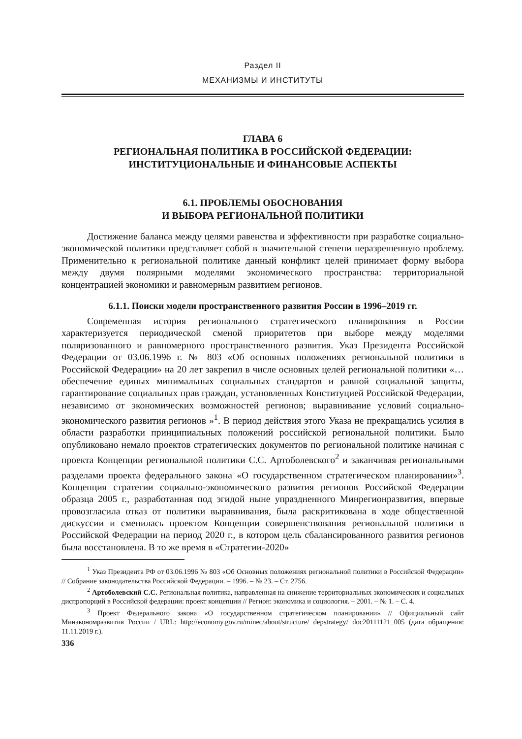Раздел II
МЕХАНИЗМЫ И ИНСТИТУТЫ
ГЛАВА 6
РЕГИОНАЛЬНАЯ ПОЛИТИКА В РОССИЙСКОЙ ФЕДЕРАЦИИ:
ИНСТИТУЦИОНАЛЬНЫЕ И ФИНАНСОВЫЕ АСПЕКТЫ
6.1. ПРОБЛЕМЫ ОБОСНОВАНИЯ
И ВЫБОРА РЕГИОНАЛЬНОЙ ПОЛИТИКИ
Достижение баланса между целями равенства и эффективности при разработке социально-экономической политики представляет собой в значительной степени неразрешенную проблему. Применительно к региональной политике данный конфликт целей принимает форму выбора между двумя полярными моделями экономического пространства: территориальной концентрацией экономики и равномерным развитием регионов.
6.1.1. Поиски модели пространственного развития России в 1996–2019 гг.
Современная история регионального стратегического планирования в России характеризуется периодической сменой приоритетов при выборе между моделями поляризованного и равномерного пространственного развития. Указ Президента Российской Федерации от 03.06.1996 г. № 803 «Об основных положениях региональной политики в Российской Федерации» на 20 лет закрепил в числе основных целей региональной политики «…обеспечение единых минимальных социальных стандартов и равной социальной защиты, гарантирование социальных прав граждан, установленных Конституцией Российской Федерации, независимо от экономических возможностей регионов; выравнивание условий социально-экономического развития регионов »<sup>1</sup>. В период действия этого Указа не прекращались усилия в области разработки принципиальных положений российской региональной политики. Было опубликовано немало проектов стратегических документов по региональной политике начиная с проекта Концепции региональной политики С.С. Артоболевского<sup>2</sup> и заканчивая региональными разделами проекта федерального закона «О государственном стратегическом планировании»<sup>3</sup>. Концепция стратегии социально-экономического развития регионов Российской Федерации образца 2005 г., разработанная под эгидой ныне упраздненного Минрегионразвития, впервые провозгласила отказ от политики выравнивания, была раскритикована в ходе общественной дискуссии и сменилась проектом Концепции совершенствования региональной политики в Российской Федерации на период 2020 г., в котором цель сбалансированного развития регионов была восстановлена. В то же время в «Стратегии-2020»
<sup>1</sup> Указ Президента РФ от 03.06.1996 № 803 «Об Основных положениях региональной политики в Российской Федерации» // Собрание законодательства Российской Федерации. – 1996. – № 23. – Ст. 2756.
<sup>2</sup> Артоболевский С.С. Региональная политика, направленная на снижение территориальных экономических и социальных диспропорций в Российской федерации: проект концепции // Регион: экономика и социология. – 2001. – № 1. – С. 4.
<sup>3</sup> Проект Федерального закона «О государственном стратегическом планировании» // Официальный сайт Минэкономразвития России / URL: http://economy.gov.ru/minec/about/structure/ depstrategy/ doc20111121_005 (дата обращения: 11.11.2019 г.).
336